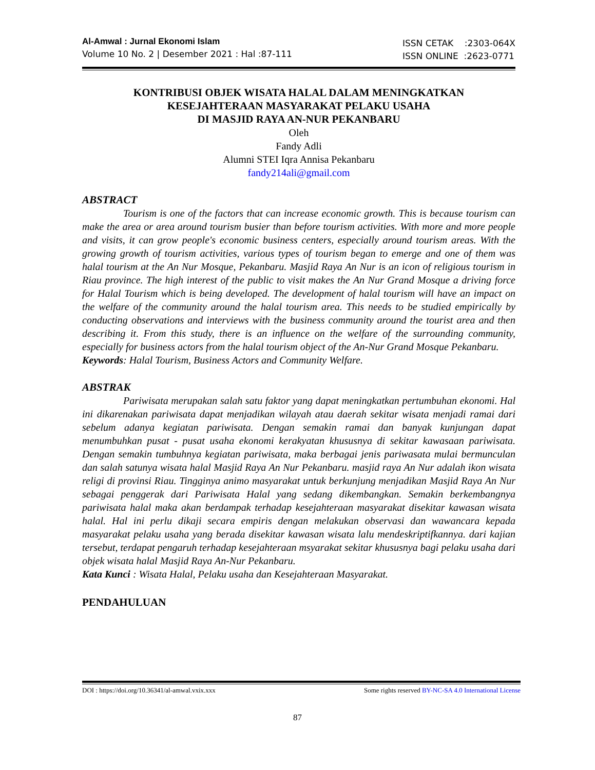Al-Amwal : Jurnal Ekonomi Islam
Volume 10 No. 2 | Desember 2021 : Hal :87-111
ISSN CETAK :2303-064X
ISSN ONLINE :2623-0771
KONTRIBUSI OBJEK WISATA HALAL DALAM MENINGKATKAN
KESEJAHTERAAN MASYARAKAT PELAKU USAHA
DI MASJID RAYA AN-NUR PEKANBARU
Oleh
Fandy Adli
Alumni STEI Iqra Annisa Pekanbaru
fandy214ali@gmail.com
ABSTRACT
Tourism is one of the factors that can increase economic growth. This is because tourism can make the area or area around tourism busier than before tourism activities. With more and more people and visits, it can grow people's economic business centers, especially around tourism areas. With the growing growth of tourism activities, various types of tourism began to emerge and one of them was halal tourism at the An Nur Mosque, Pekanbaru. Masjid Raya An Nur is an icon of religious tourism in Riau province. The high interest of the public to visit makes the An Nur Grand Mosque a driving force for Halal Tourism which is being developed. The development of halal tourism will have an impact on the welfare of the community around the halal tourism area. This needs to be studied empirically by conducting observations and interviews with the business community around the tourist area and then describing it. From this study, there is an influence on the welfare of the surrounding community, especially for business actors from the halal tourism object of the An-Nur Grand Mosque Pekanbaru.
Keywords: Halal Tourism, Business Actors and Community Welfare.
ABSTRAK
Pariwisata merupakan salah satu faktor yang dapat meningkatkan pertumbuhan ekonomi. Hal ini dikarenakan pariwisata dapat menjadikan wilayah atau daerah sekitar wisata menjadi ramai dari sebelum adanya kegiatan pariwisata. Dengan semakin ramai dan banyak kunjungan dapat menumbuhkan pusat - pusat usaha ekonomi kerakyatan khususnya di sekitar kawasaan pariwisata. Dengan semakin tumbuhnya kegiatan pariwisata, maka berbagai jenis pariwasata mulai bermunculan dan salah satunya wisata halal Masjid Raya An Nur Pekanbaru. masjid raya An Nur adalah ikon wisata religi di provinsi Riau. Tingginya animo masyarakat untuk berkunjung menjadikan Masjid Raya An Nur sebagai penggerak dari Pariwisata Halal yang sedang dikembangkan. Semakin berkembangnya pariwisata halal maka akan berdampak terhadap kesejahteraan masyarakat disekitar kawasan wisata halal. Hal ini perlu dikaji secara empiris dengan melakukan observasi dan wawancara kepada masyarakat pelaku usaha yang berada disekitar kawasan wisata lalu mendeskriptifkannya. dari kajian tersebut, terdapat pengaruh terhadap kesejahteraan msyarakat sekitar khususnya bagi pelaku usaha dari objek wisata halal Masjid Raya An-Nur Pekanbaru.
Kata Kunci : Wisata Halal, Pelaku usaha dan Kesejahteraan Masyarakat.
PENDAHULUAN
DOI : https://doi.org/10.36341/al-amwal.vxix.xxx Some rights reserved BY-NC-SA 4.0 International License
87